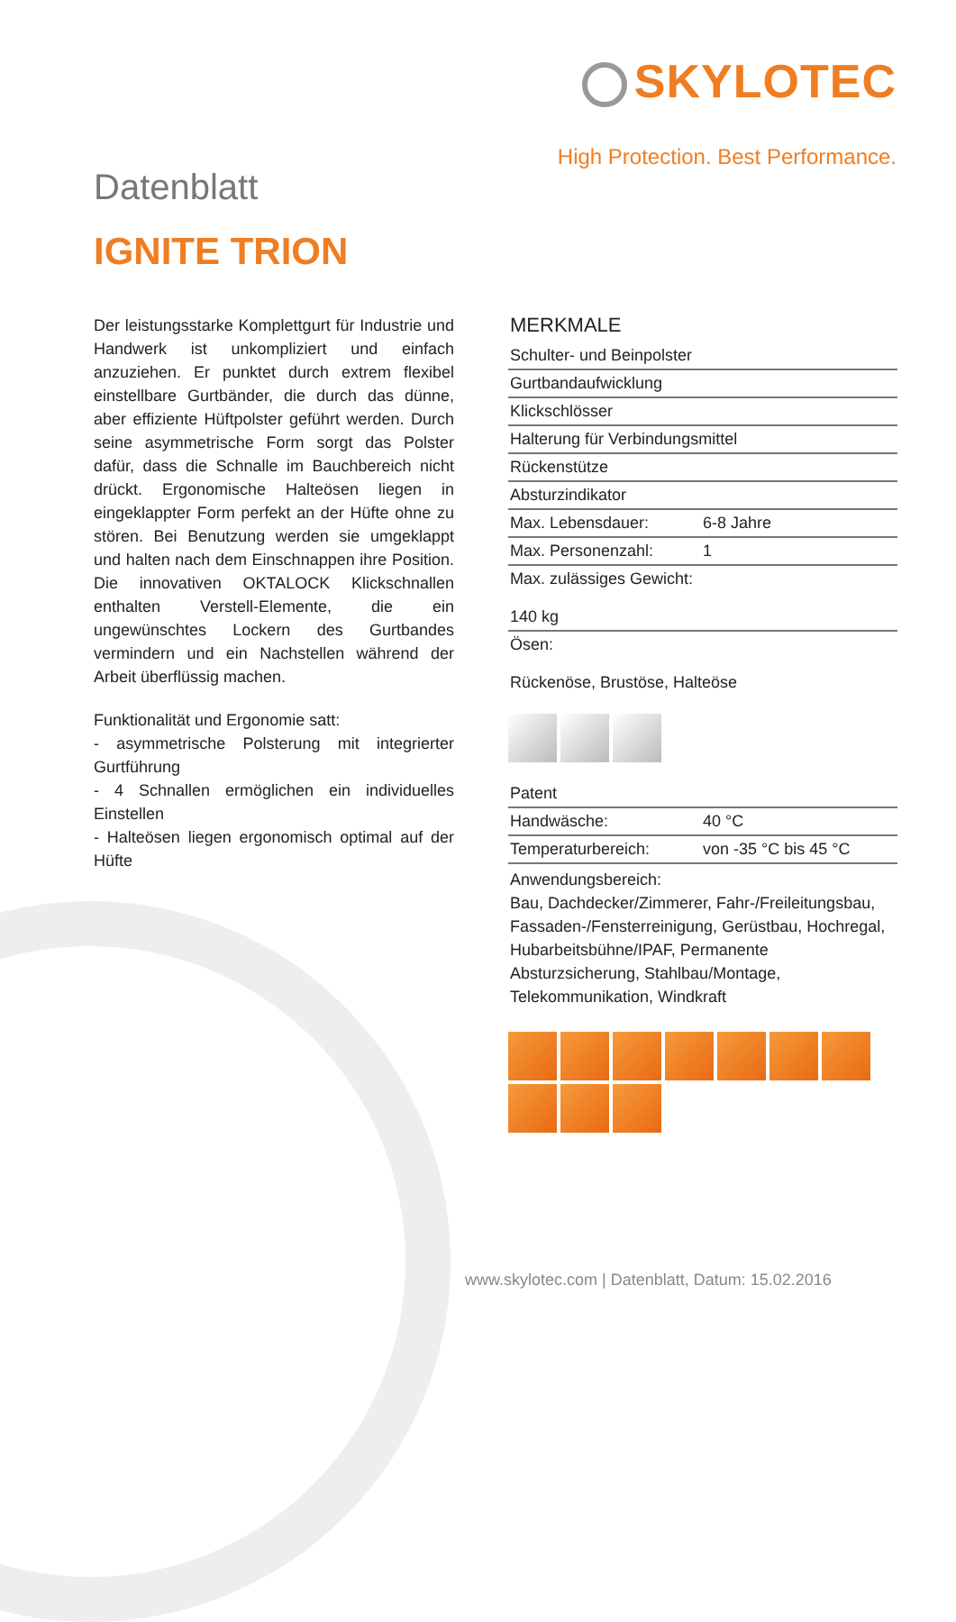SKYLOTEC
High Protection. Best Performance.
Datenblatt
IGNITE TRION
Der leistungsstarke Komplettgurt für Industrie und Handwerk ist unkompliziert und einfach anzuziehen. Er punktet durch extrem flexibel einstellbare Gurtbänder, die durch das dünne, aber effiziente Hüftpolster geführt werden. Durch seine asymmetrische Form sorgt das Polster dafür, dass die Schnalle im Bauchbereich nicht drückt. Ergonomische Halteösen liegen in eingeklappter Form perfekt an der Hüfte ohne zu stören. Bei Benutzung werden sie umgeklappt und halten nach dem Einschnappen ihre Position. Die innovativen OKTALOCK Klickschnallen enthalten Verstell-Elemente, die ein ungewünschtes Lockern des Gurtbandes vermindern und ein Nachstellen während der Arbeit überflüssig machen.
Funktionalität und Ergonomie satt:
- asymmetrische Polsterung mit integrierter Gurtführung
- 4 Schnallen ermöglichen ein individuelles Einstellen
- Halteösen liegen ergonomisch optimal auf der Hüfte
MERKMALE
| Schulter- und Beinpolster | |
| Gurtbandaufwicklung | |
| Klickschlösser | |
| Halterung für Verbindungsmittel | |
| Rückenstütze | |
| Absturzindikator | |
| Max. Lebensdauer: | 6-8 Jahre |
| Max. Personenzahl: | 1 |
| Max. zulässiges Gewicht: 140 kg | |
| Ösen: Rückenöse, Brustöse, Halteöse | |
| Patent | |
| Handwäsche: | 40 °C |
| Temperaturbereich: | von -35 °C bis 45 °C |
| Anwendungsbereich: Bau, Dachdecker/Zimmerer, Fahr-/Freileitungsbau, Fassaden-/Fensterreinigung, Gerüstbau, Hochregal, Hubarbeitsbühne/IPAF, Permanente Absturzsicherung, Stahlbau/Montage, Telekommunikation, Windkraft | |
www.skylotec.com | Datenblatt, Datum: 15.02.2016